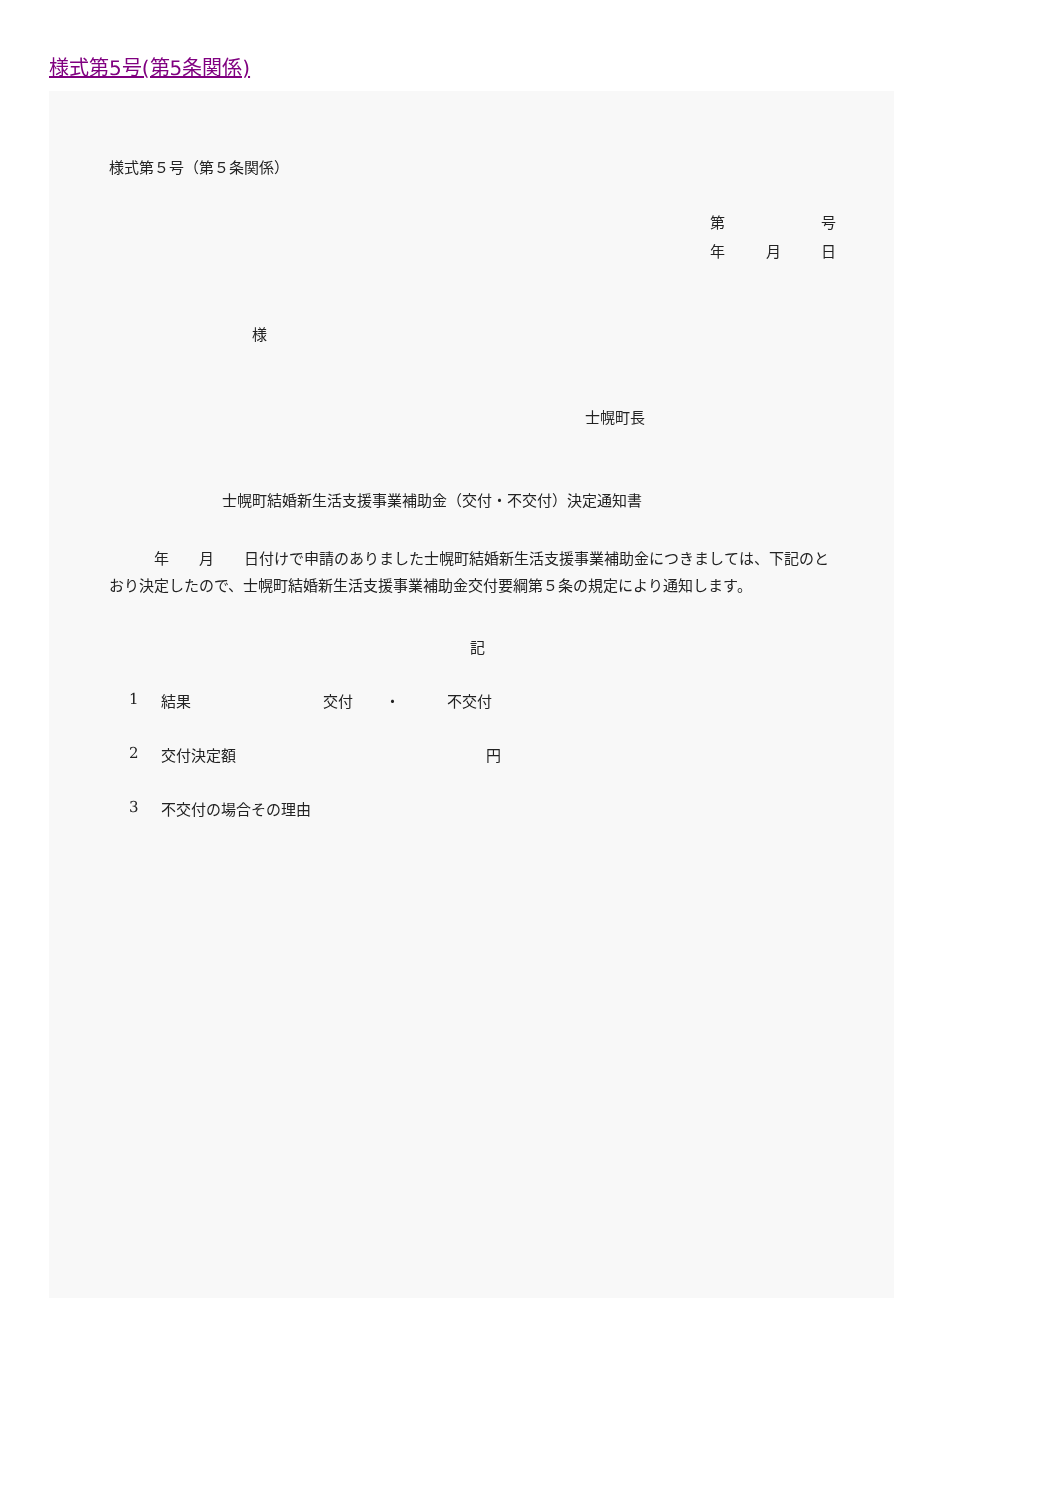様式第5号(第5条関係)
様式第５号（第５条関係）
第 号
年 月 日
様
士幌町長
士幌町結婚新生活支援事業補助金（交付・不交付）決定通知書
　　　年　　月　　日付けで申請のありました士幌町結婚新生活支援事業補助金につきましては、下記のとおり決定したので、士幌町結婚新生活支援事業補助金交付要綱第５条の規定により通知します。
記
1 結果 交付 ・ 不交付
2 交付決定額 円
3 不交付の場合その理由